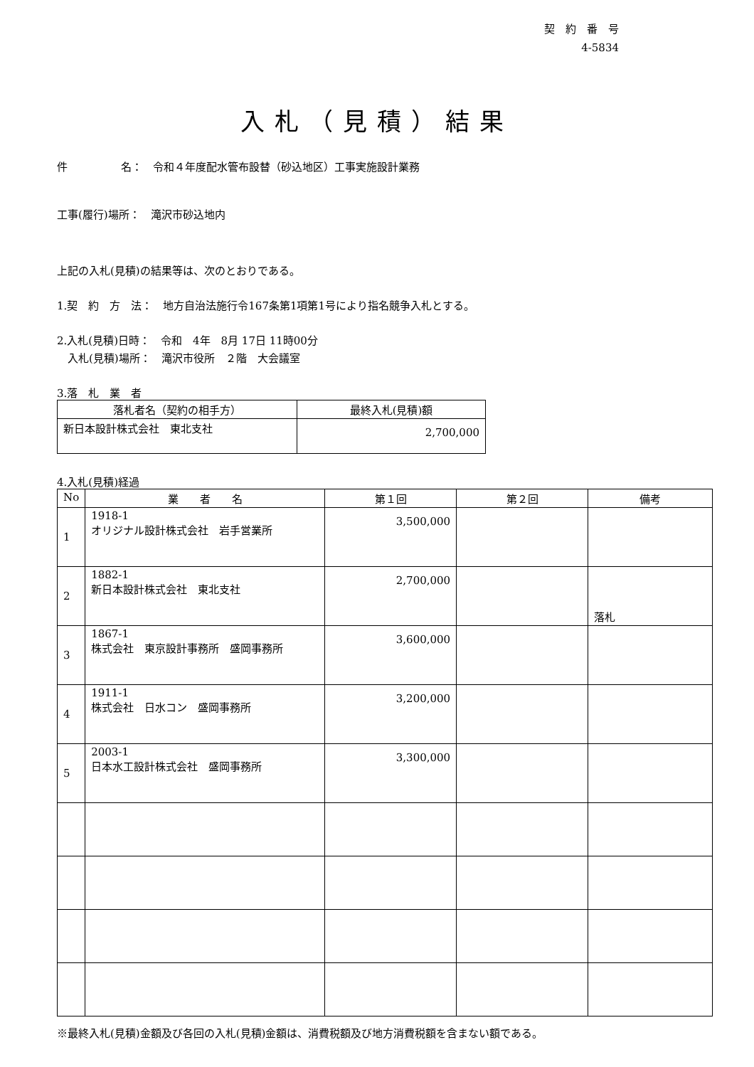契　約　番　号
4-5834　　
入札（見積）結果
件　　　　　名：　令和４年度配水管布設替（砂込地区）工事実施設計業務
工事(履行)場所：　滝沢市砂込地内
上記の入札(見積)の結果等は、次のとおりである。
1.契　約　方　法：　地方自治法施行令167条第1項第1号により指名競争入札とする。
2.入札(見積)日時：　令和　4年　8月 17日 11時00分
　入札(見積)場所：　滝沢市役所　２階　大会議室
3.落　札　業　者
| 落札者名（契約の相手方） | 最終入札(見積)額 |
| --- | --- |
| 新日本設計株式会社 東北支社 | 2,700,000 |
4.入札(見積)経過
| No | 業 者 名 | 第１回 | 第２回 | 備考 |
| --- | --- | --- | --- | --- |
| 1 | 1918-1 オリジナル設計株式会社 岩手営業所 | 3,500,000 | | |
| 2 | 1882-1 新日本設計株式会社 東北支社 | 2,700,000 | | 落札 |
| 3 | 1867-1 株式会社 東京設計事務所 盛岡事務所 | 3,600,000 | | |
| 4 | 1911-1 株式会社 日水コン 盛岡事務所 | 3,200,000 | | |
| 5 | 2003-1 日本水工設計株式会社 盛岡事務所 | 3,300,000 | | |
※最終入札(見積)金額及び各回の入札(見積)金額は、消費税額及び地方消費税額を含まない額である。